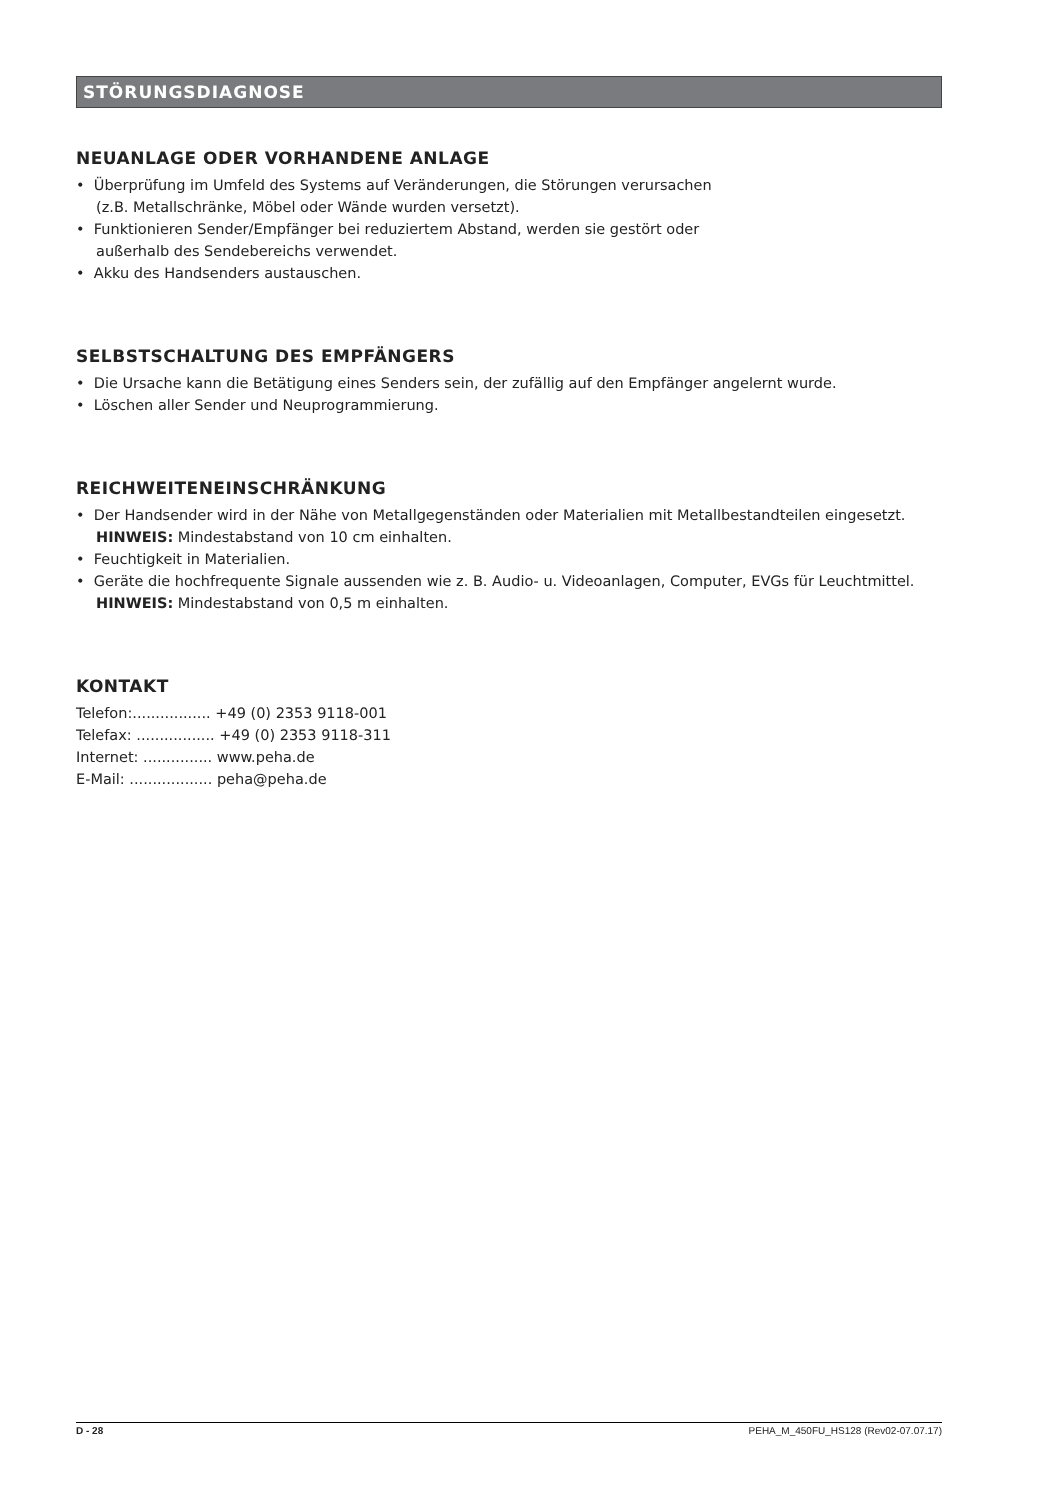STÖRUNGSDIAGNOSE
NEUANLAGE ODER VORHANDENE ANLAGE
• Überprüfung im Umfeld des Systems auf Veränderungen, die Störungen verursachen
(z.B. Metallschränke, Möbel oder Wände wurden versetzt).
• Funktionieren Sender/Empfänger bei reduziertem Abstand, werden sie gestört oder
außerhalb des Sendebereichs verwendet.
• Akku des Handsenders austauschen.
SELBSTSCHALTUNG DES EMPFÄNGERS
• Die Ursache kann die Betätigung eines Senders sein, der zufällig auf den Empfänger angelernt wurde.
• Löschen aller Sender und Neuprogrammierung.
REICHWEITENEINSCHRÄNKUNG
• Der Handsender wird in der Nähe von Metallgegenständen oder Materialien mit Metallbestandteilen eingesetzt.
HINWEIS: Mindestabstand von 10 cm einhalten.
• Feuchtigkeit in Materialien.
• Geräte die hochfrequente Signale aussenden wie z. B. Audio- u. Videoanlagen, Computer, EVGs für Leuchtmittel.
HINWEIS: Mindestabstand von 0,5 m einhalten.
KONTAKT
Telefon:................. +49 (0) 2353 9118-001
Telefax: ................. +49 (0) 2353 9118-311
Internet: ............... www.peha.de
E-Mail: .................. peha@peha.de
D - 28 PEHA_M_450FU_HS128 (Rev02-07.07.17)